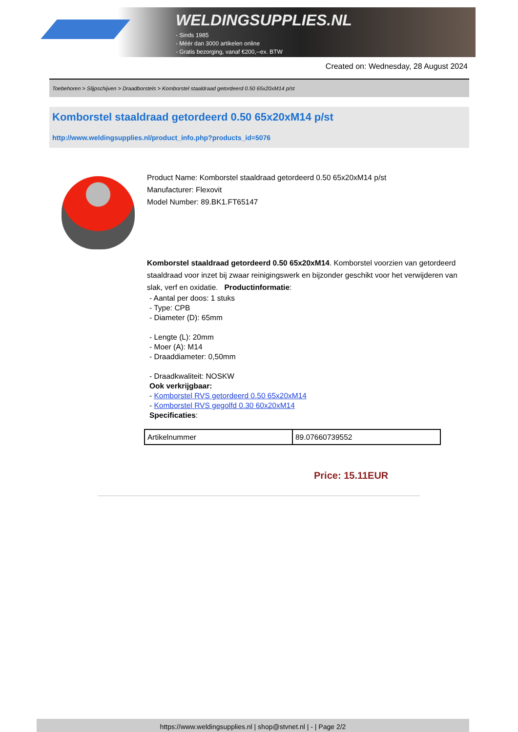WELDINGSUPPLIES.NL
- Sinds 1985
- Méér dan 3000 artikelen online
- Gratis bezorging, vanaf €200,--ex. BTW
Created on: Wednesday, 28 August 2024
Toebehoren > Slijpschijven > Draadborstels > Komborstel staaldraad getordeerd 0.50 65x20xM14 p/st
Komborstel staaldraad getordeerd 0.50 65x20xM14 p/st
http://www.weldingsupplies.nl/product_info.php?products_id=5076
Product Name: Komborstel staaldraad getordeerd 0.50 65x20xM14 p/st
Manufacturer: Flexovit
Model Number: 89.BK1.FT65147
Komborstel staaldraad getordeerd 0.50 65x20xM14. Komborstel voorzien van getordeerd staaldraad voor inzet bij zwaar reinigingswerk en bijzonder geschikt voor het verwijderen van slak, verf en oxidatie. Productinformatie:
- Aantal per doos: 1 stuks
- Type: CPB
- Diameter (D): 65mm
- Lengte (L): 20mm
- Moer (A): M14
- Draaddiameter: 0,50mm
- Draadkwaliteit: NOSKW
Ook verkrijgbaar:
- Komborstel RVS getordeerd 0.50 65x20xM14
- Komborstel RVS gegolfd 0.30 60x20xM14
Specificaties:
| Artikelnummer | 89.07660739552 |
Price: 15.11EUR
https://www.weldingsupplies.nl | shop@stvnet.nl | - | Page 2/2